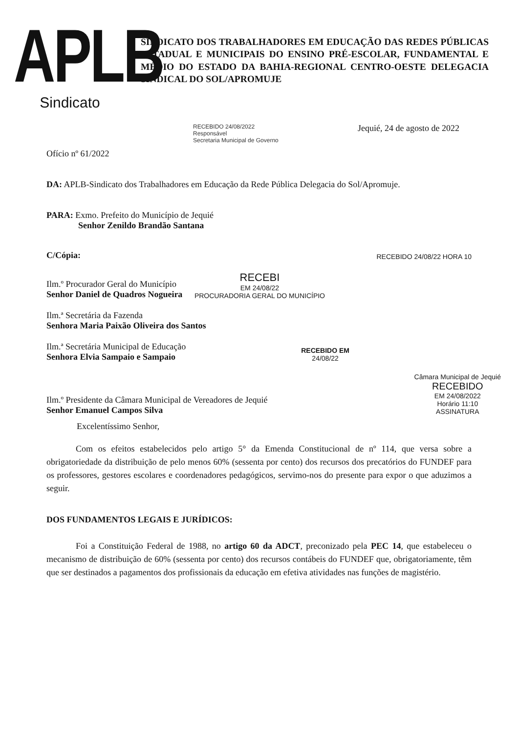APLB
Sindicato
SINDICATO DOS TRABALHADORES EM EDUCAÇÃO DAS REDES PÚBLICAS ESTADUAL E MUNICIPAIS DO ENSINO PRÉ-ESCOLAR, FUNDAMENTAL E MÉDIO DO ESTADO DA BAHIA-REGIONAL CENTRO-OESTE DELEGACIA SINDICAL DO SOL/APROMUJE
RECEBIDO 24/08/2022
Responsável
Secretaria Municipal de Governo
Jequié, 24 de agosto de 2022
Ofício nº 61/2022
DA: APLB-Sindicato dos Trabalhadores em Educação da Rede Pública Delegacia do Sol/Apromuje.
PARA: Exmo. Prefeito do Município de Jequié
Senhor Zenildo Brandão Santana
C/Cópia:
RECEBIDO 24/08/22 HORA 10
Ilm.º Procurador Geral do Município
Senhor Daniel de Quadros Nogueira
RECEBI
EM 24/08/22
PROCURADORIA GERAL DO MUNICÍPIO
Ilm.ª Secretária da Fazenda
Senhora Maria Paixão Oliveira dos Santos
Ilm.ª Secretária Municipal de Educação
Senhora Elvia Sampaio e Sampaio
RECEBIDO EM
24/08/22
Ilm.º Presidente da Câmara Municipal de Vereadores de Jequié
Senhor Emanuel Campos Silva
Câmara Municipal de Jequié
RECEBIDO
EM 24/08/2022
Horário 11:10
ASSINATURA
Excelentíssimo Senhor,
Com os efeitos estabelecidos pelo artigo 5° da Emenda Constitucional de nº 114, que versa sobre a obrigatoriedade da distribuição de pelo menos 60% (sessenta por cento) dos recursos dos precatórios do FUNDEF para os professores, gestores escolares e coordenadores pedagógicos, servimo-nos do presente para expor o que aduzimos a seguir.
DOS FUNDAMENTOS LEGAIS E JURÍDICOS:
Foi a Constituição Federal de 1988, no artigo 60 da ADCT, preconizado pela PEC 14, que estabeleceu o mecanismo de distribuição de 60% (sessenta por cento) dos recursos contábeis do FUNDEF que, obrigatoriamente, têm que ser destinados a pagamentos dos profissionais da educação em efetiva atividades nas funções de magistério.